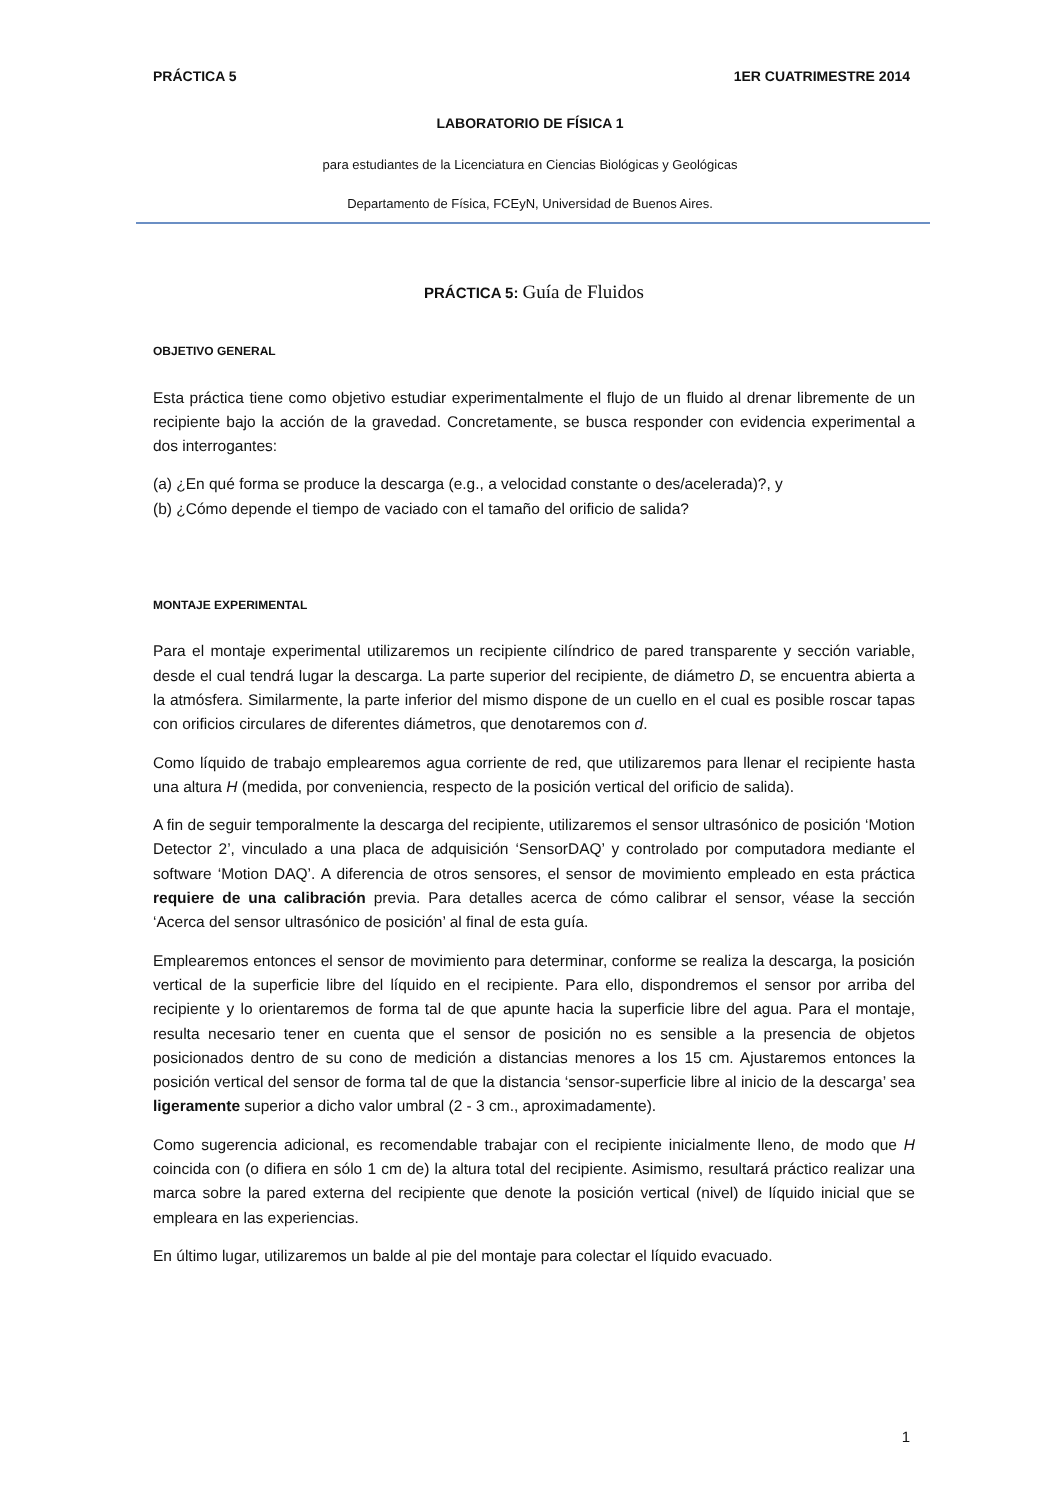PRÁCTICA 5 1ER CUATRIMESTRE 2014
LABORATORIO DE FÍSICA 1
para estudiantes de la Licenciatura en Ciencias Biológicas y Geológicas
Departamento de Física, FCEyN, Universidad de Buenos Aires.
PRÁCTICA 5: Guía de Fluidos
OBJETIVO GENERAL
Esta práctica tiene como objetivo estudiar experimentalmente el flujo de un fluido al drenar libremente de un recipiente bajo la acción de la gravedad. Concretamente, se busca responder con evidencia experimental a dos interrogantes:
(a) ¿En qué forma se produce la descarga (e.g., a velocidad constante o des/acelerada)?, y
(b) ¿Cómo depende el tiempo de vaciado con el tamaño del orificio de salida?
MONTAJE EXPERIMENTAL
Para el montaje experimental utilizaremos un recipiente cilíndrico de pared transparente y sección variable, desde el cual tendrá lugar la descarga. La parte superior del recipiente, de diámetro D, se encuentra abierta a la atmósfera. Similarmente, la parte inferior del mismo dispone de un cuello en el cual es posible roscar tapas con orificios circulares de diferentes diámetros, que denotaremos con d.
Como líquido de trabajo emplearemos agua corriente de red, que utilizaremos para llenar el recipiente hasta una altura H (medida, por conveniencia, respecto de la posición vertical del orificio de salida).
A fin de seguir temporalmente la descarga del recipiente, utilizaremos el sensor ultrasónico de posición ‘Motion Detector 2’, vinculado a una placa de adquisición ‘SensorDAQ’ y controlado por computadora mediante el software ‘Motion DAQ’. A diferencia de otros sensores, el sensor de movimiento empleado en esta práctica requiere de una calibración previa. Para detalles acerca de cómo calibrar el sensor, véase la sección ‘Acerca del sensor ultrasónico de posición’ al final de esta guía.
Emplearemos entonces el sensor de movimiento para determinar, conforme se realiza la descarga, la posición vertical de la superficie libre del líquido en el recipiente. Para ello, dispondremos el sensor por arriba del recipiente y lo orientaremos de forma tal de que apunte hacia la superficie libre del agua. Para el montaje, resulta necesario tener en cuenta que el sensor de posición no es sensible a la presencia de objetos posicionados dentro de su cono de medición a distancias menores a los 15 cm. Ajustaremos entonces la posición vertical del sensor de forma tal de que la distancia ‘sensor-superficie libre al inicio de la descarga’ sea ligeramente superior a dicho valor umbral (2 - 3 cm., aproximadamente).
Como sugerencia adicional, es recomendable trabajar con el recipiente inicialmente lleno, de modo que H coincida con (o difiera en sólo 1 cm de) la altura total del recipiente. Asimismo, resultará práctico realizar una marca sobre la pared externa del recipiente que denote la posición vertical (nivel) de líquido inicial que se empleara en las experiencias.
En último lugar, utilizaremos un balde al pie del montaje para colectar el líquido evacuado.
1